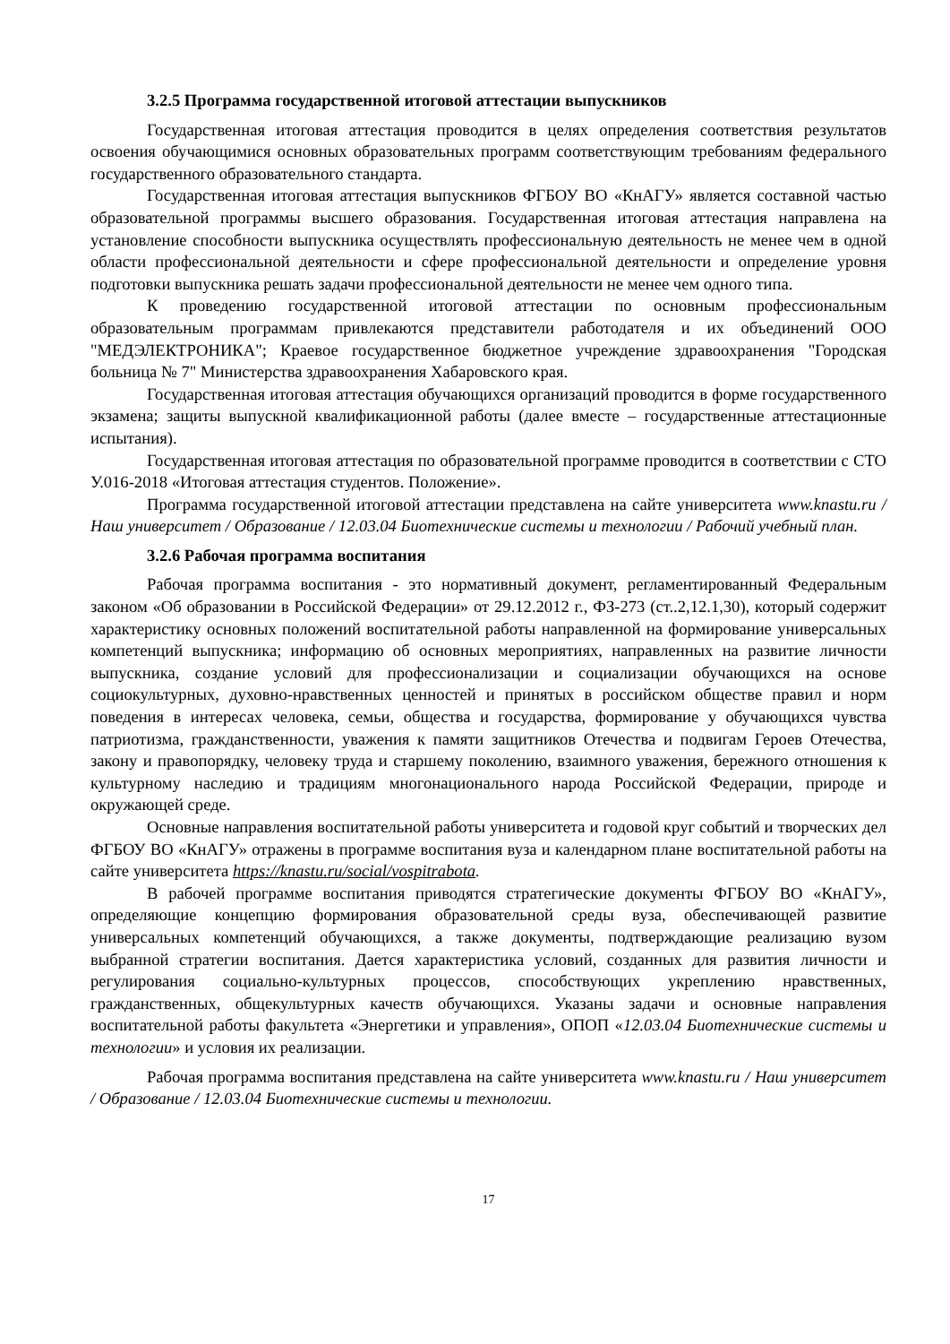3.2.5 Программа государственной итоговой аттестации выпускников
Государственная итоговая аттестация проводится в целях определения соответствия результатов освоения обучающимися основных образовательных программ соответствующим требованиям федерального государственного образовательного стандарта.
Государственная итоговая аттестация выпускников ФГБОУ ВО «КнАГУ» является составной частью образовательной программы высшего образования. Государственная итоговая аттестация направлена на установление способности выпускника осуществлять профессиональную деятельность не менее чем в одной области профессиональной деятельности и сфере профессиональной деятельности и определение уровня подготовки выпускника решать задачи профессиональной деятельности не менее чем одного типа.
К проведению государственной итоговой аттестации по основным профессиональным образовательным программам привлекаются представители работодателя и их объединений ООО "МЕДЭЛЕКТРОНИКА"; Краевое государственное бюджетное учреждение здравоохранения "Городская больница № 7" Министерства здравоохранения Хабаровского края.
Государственная итоговая аттестация обучающихся организаций проводится в форме государственного экзамена; защиты выпускной квалификационной работы (далее вместе – государственные аттестационные испытания).
Государственная итоговая аттестация по образовательной программе проводится в соответствии с СТО У.016-2018 «Итоговая аттестация студентов. Положение».
Программа государственной итоговой аттестации представлена на сайте университета www.knastu.ru / Наш университет / Образование / 12.03.04 Биотехнические системы и технологии / Рабочий учебный план.
3.2.6 Рабочая программа воспитания
Рабочая программа воспитания - это нормативный документ, регламентированный Федеральным законом «Об образовании в Российской Федерации» от 29.12.2012 г., ФЗ-273 (ст..2,12.1,30), который содержит характеристику основных положений воспитательной работы направленной на формирование универсальных компетенций выпускника; информацию об основных мероприятиях, направленных на развитие личности выпускника, создание условий для профессионализации и социализации обучающихся на основе социокультурных, духовно-нравственных ценностей и принятых в российском обществе правил и норм поведения в интересах человека, семьи, общества и государства, формирование у обучающихся чувства патриотизма, гражданственности, уважения к памяти защитников Отечества и подвигам Героев Отечества, закону и правопорядку, человеку труда и старшему поколению, взаимного уважения, бережного отношения к культурному наследию и традициям многонационального народа Российской Федерации, природе и окружающей среде.
Основные направления воспитательной работы университета и годовой круг событий и творческих дел ФГБОУ ВО «КнАГУ» отражены в программе воспитания вуза и календарном плане воспитательной работы на сайте университета https://knastu.ru/social/vospitrabota.
В рабочей программе воспитания приводятся стратегические документы ФГБОУ ВО «КнАГУ», определяющие концепцию формирования образовательной среды вуза, обеспечивающей развитие универсальных компетенций обучающихся, а также документы, подтверждающие реализацию вузом выбранной стратегии воспитания. Дается характеристика условий, созданных для развития личности и регулирования социально-культурных процессов, способствующих укреплению нравственных, гражданственных, общекультурных качеств обучающихся. Указаны задачи и основные направления воспитательной работы факультета «Энергетики и управления», ОПОП «12.03.04 Биотехнические системы и технологии» и условия их реализации.
Рабочая программа воспитания представлена на сайте университета www.knastu.ru / Наш университет / Образование / 12.03.04 Биотехнические системы и технологии.
17